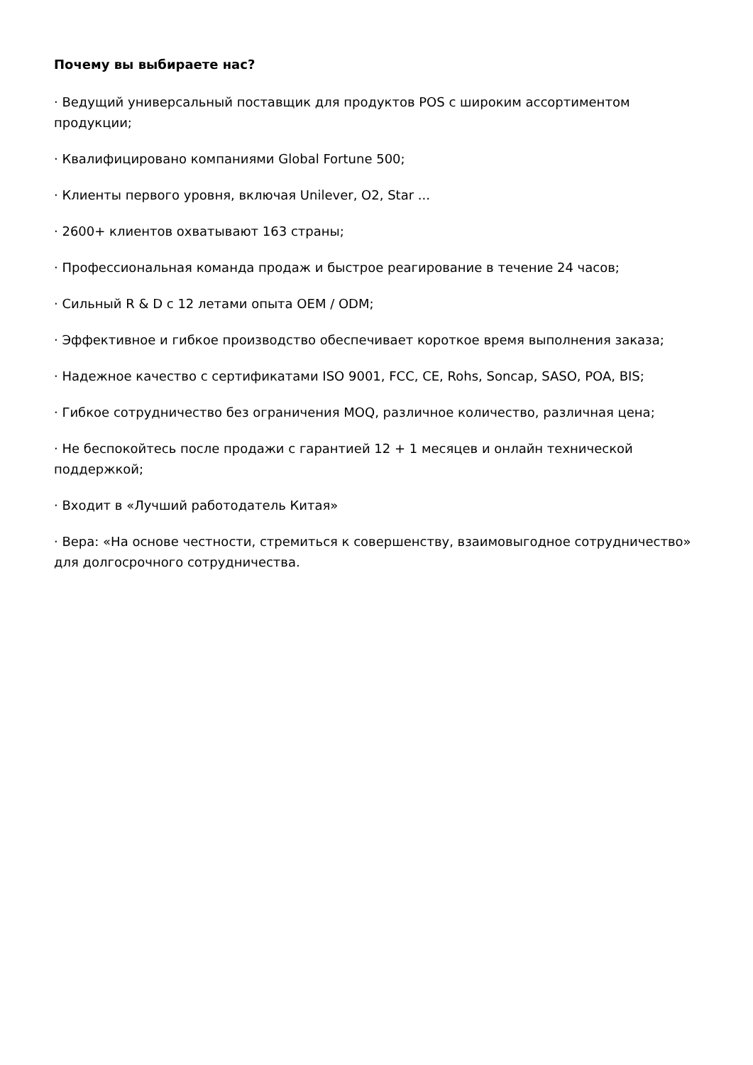Почему вы выбираете нас?
· Ведущий универсальный поставщик для продуктов POS с широким ассортиментом продукции;
· Квалифицировано компаниями Global Fortune 500;
· Клиенты первого уровня, включая Unilever, O2, Star ...
· 2600+ клиентов охватывают 163 страны;
· Профессиональная команда продаж и быстрое реагирование в течение 24 часов;
· Сильный R & D с 12 летами опыта OEM / ODM;
· Эффективное и гибкое производство обеспечивает короткое время выполнения заказа;
· Надежное качество с сертификатами ISO 9001, FCC, CE, Rohs, Soncap, SASO, POA, BIS;
· Гибкое сотрудничество без ограничения MOQ, различное количество, различная цена;
· Не беспокойтесь после продажи с гарантией 12 + 1 месяцев и онлайн технической поддержкой;
· Входит в «Лучший работодатель Китая»
· Вера: «На основе честности, стремиться к совершенству, взаимовыгодное сотрудничество» для долгосрочного сотрудничества.